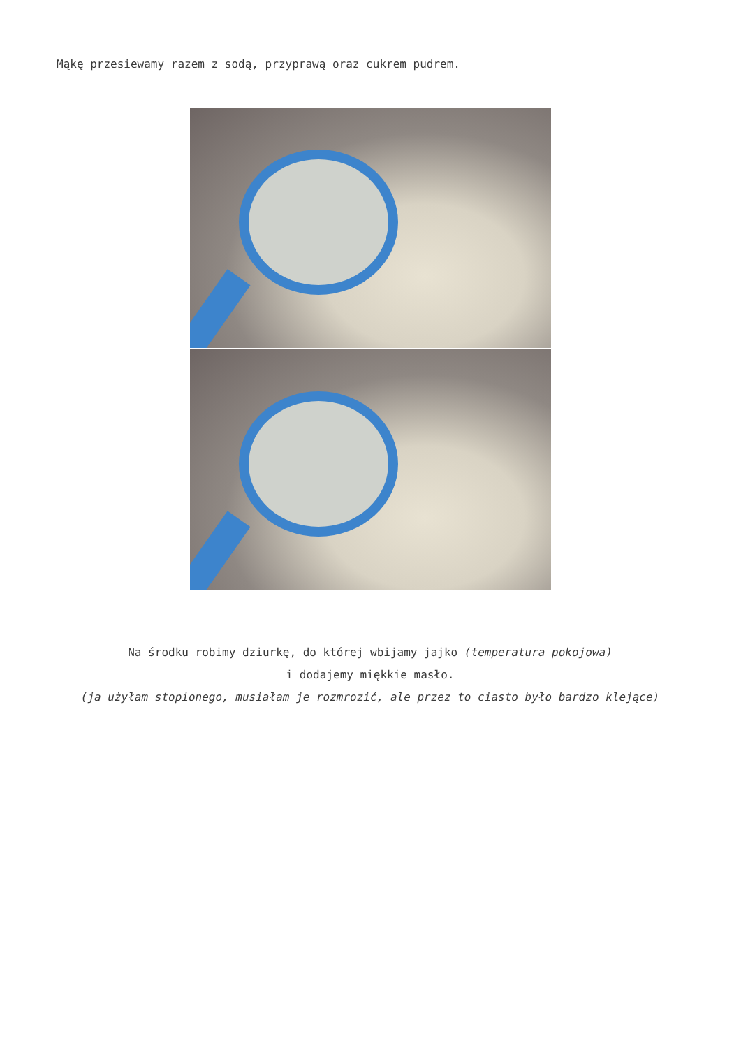Mąkę przesiewamy razem z sodą, przyprawą oraz cukrem pudrem.
Na środku robimy dziurkę, do której wbijamy jajko (temperatura pokojowa)
i dodajemy miękkie masło.
(ja użyłam stopionego, musiałam je rozmrozić, ale przez to ciasto było bardzo klejące)